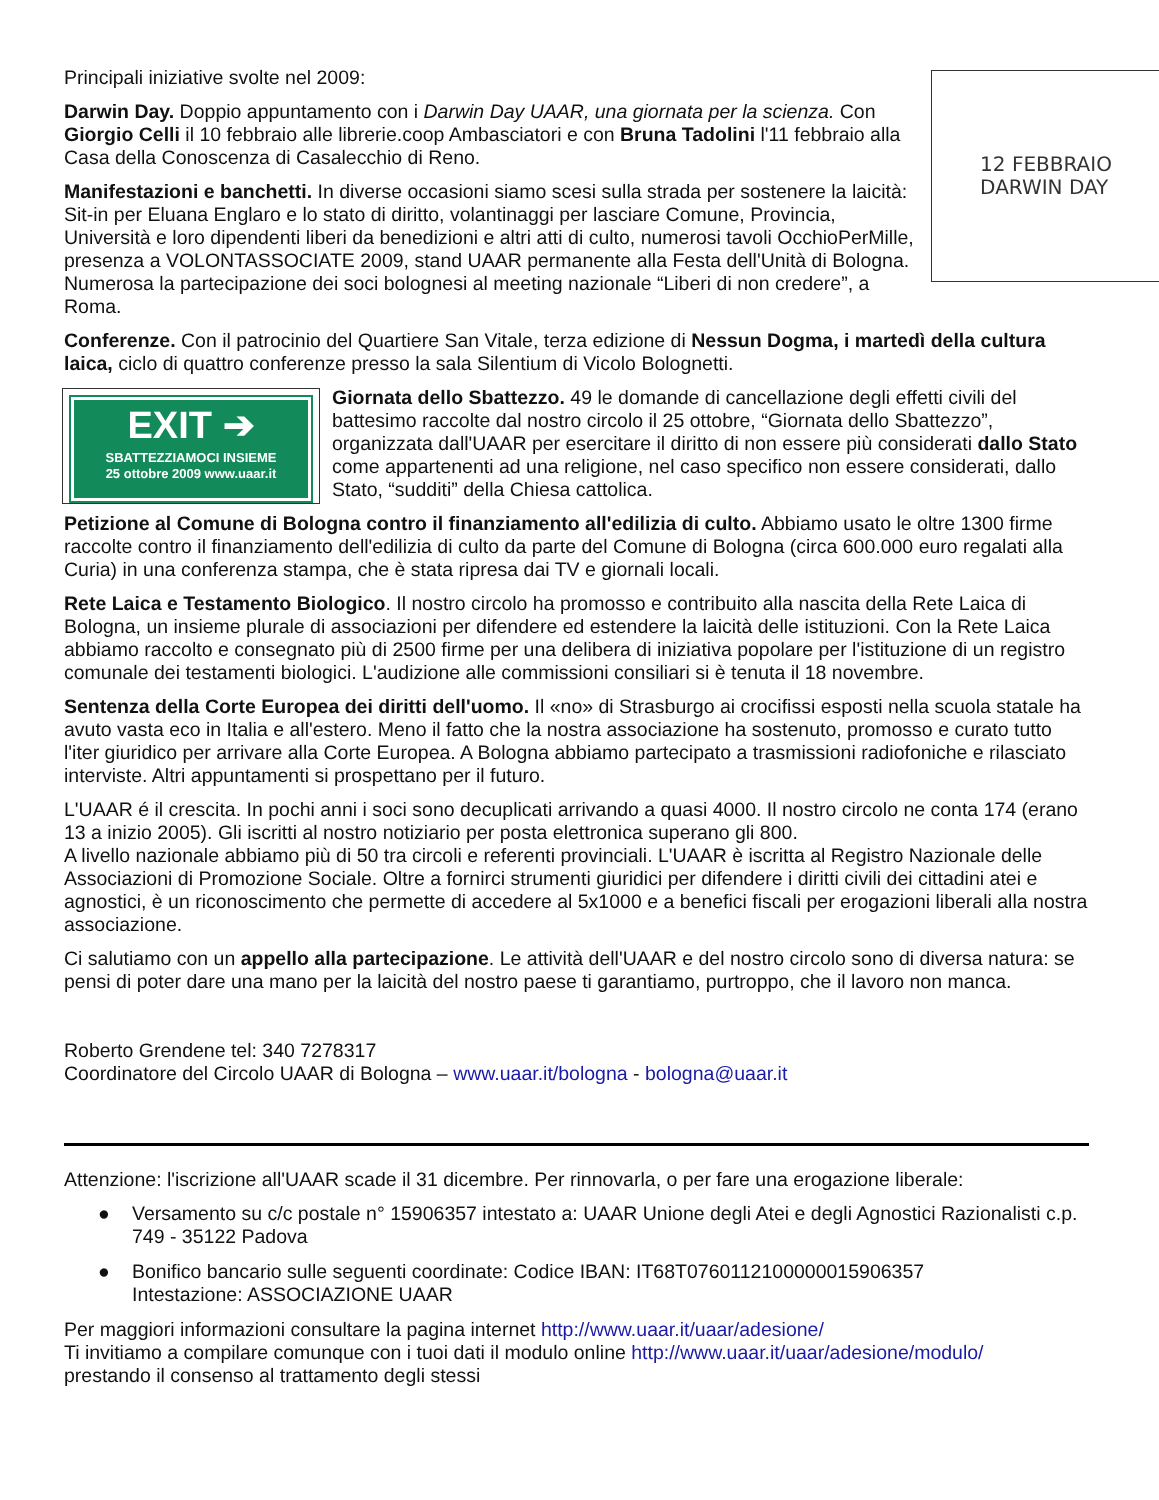12 FEBBRAIO
DARWIN DAY
Principali iniziative svolte nel 2009:
Darwin Day. Doppio appuntamento con i Darwin Day UAAR, una giornata per la scienza. Con Giorgio Celli il 10 febbraio alle librerie.coop Ambasciatori e con Bruna Tadolini l'11 febbraio alla Casa della Conoscenza di Casalecchio di Reno.
Manifestazioni e banchetti. In diverse occasioni siamo scesi sulla strada per sostenere la laicità: Sit-in per Eluana Englaro e lo stato di diritto, volantinaggi per lasciare Comune, Provincia, Università e loro dipendenti liberi da benedizioni e altri atti di culto, numerosi tavoli OcchioPerMille, presenza a VOLONTASSOCIATE 2009, stand UAAR permanente alla Festa dell'Unità di Bologna. Numerosa la partecipazione dei soci bolognesi al meeting nazionale “Liberi di non credere”, a Roma.
Conferenze. Con il patrocinio del Quartiere San Vitale, terza edizione di Nessun Dogma, i martedì della cultura laica, ciclo di quattro conferenze presso la sala Silentium di Vicolo Bolognetti.
EXIT ➔
SBATTEZZIAMOCI INSIEME
25 ottobre 2009 www.uaar.it
Giornata dello Sbattezzo. 49 le domande di cancellazione degli effetti civili del battesimo raccolte dal nostro circolo il 25 ottobre, “Giornata dello Sbattezzo”, organizzata dall'UAAR per esercitare il diritto di non essere più considerati dallo Stato come appartenenti ad una religione, nel caso specifico non essere considerati, dallo Stato, “sudditi” della Chiesa cattolica.
Petizione al Comune di Bologna contro il finanziamento all'edilizia di culto. Abbiamo usato le oltre 1300 firme raccolte contro il finanziamento dell'edilizia di culto da parte del Comune di Bologna (circa 600.000 euro regalati alla Curia) in una conferenza stampa, che è stata ripresa dai TV e giornali locali.
Rete Laica e Testamento Biologico. Il nostro circolo ha promosso e contribuito alla nascita della Rete Laica di Bologna, un insieme plurale di associazioni per difendere ed estendere la laicità delle istituzioni. Con la Rete Laica abbiamo raccolto e consegnato più di 2500 firme per una delibera di iniziativa popolare per l'istituzione di un registro comunale dei testamenti biologici. L'audizione alle commissioni consiliari si è tenuta il 18 novembre.
Sentenza della Corte Europea dei diritti dell'uomo. Il «no» di Strasburgo ai crocifissi esposti nella scuola statale ha avuto vasta eco in Italia e all'estero. Meno il fatto che la nostra associazione ha sostenuto, promosso e curato tutto l'iter giuridico per arrivare alla Corte Europea. A Bologna abbiamo partecipato a trasmissioni radiofoniche e rilasciato interviste. Altri appuntamenti si prospettano per il futuro.
L'UAAR é il crescita. In pochi anni i soci sono decuplicati arrivando a quasi 4000. Il nostro circolo ne conta 174 (erano 13 a inizio 2005). Gli iscritti al nostro notiziario per posta elettronica superano gli 800.
A livello nazionale abbiamo più di 50 tra circoli e referenti provinciali. L'UAAR è iscritta al Registro Nazionale delle Associazioni di Promozione Sociale. Oltre a fornirci strumenti giuridici per difendere i diritti civili dei cittadini atei e agnostici, è un riconoscimento che permette di accedere al 5x1000 e a benefici fiscali per erogazioni liberali alla nostra associazione.
Ci salutiamo con un appello alla partecipazione. Le attività dell'UAAR e del nostro circolo sono di diversa natura: se pensi di poter dare una mano per la laicità del nostro paese ti garantiamo, purtroppo, che il lavoro non manca.
Roberto Grendene tel: 340 7278317
Coordinatore del Circolo UAAR di Bologna – www.uaar.it/bologna - bologna@uaar.it
Attenzione: l'iscrizione all'UAAR scade il 31 dicembre. Per rinnovarla, o per fare una erogazione liberale:
● Versamento su c/c postale n° 15906357 intestato a: UAAR Unione degli Atei e degli Agnostici Razionalisti c.p. 749 - 35122 Padova
● Bonifico bancario sulle seguenti coordinate: Codice IBAN: IT68T0760112100000015906357
Intestazione: ASSOCIAZIONE UAAR
Per maggiori informazioni consultare la pagina internet http://www.uaar.it/uaar/adesione/
Ti invitiamo a compilare comunque con i tuoi dati il modulo online http://www.uaar.it/uaar/adesione/modulo/
prestando il consenso al trattamento degli stessi